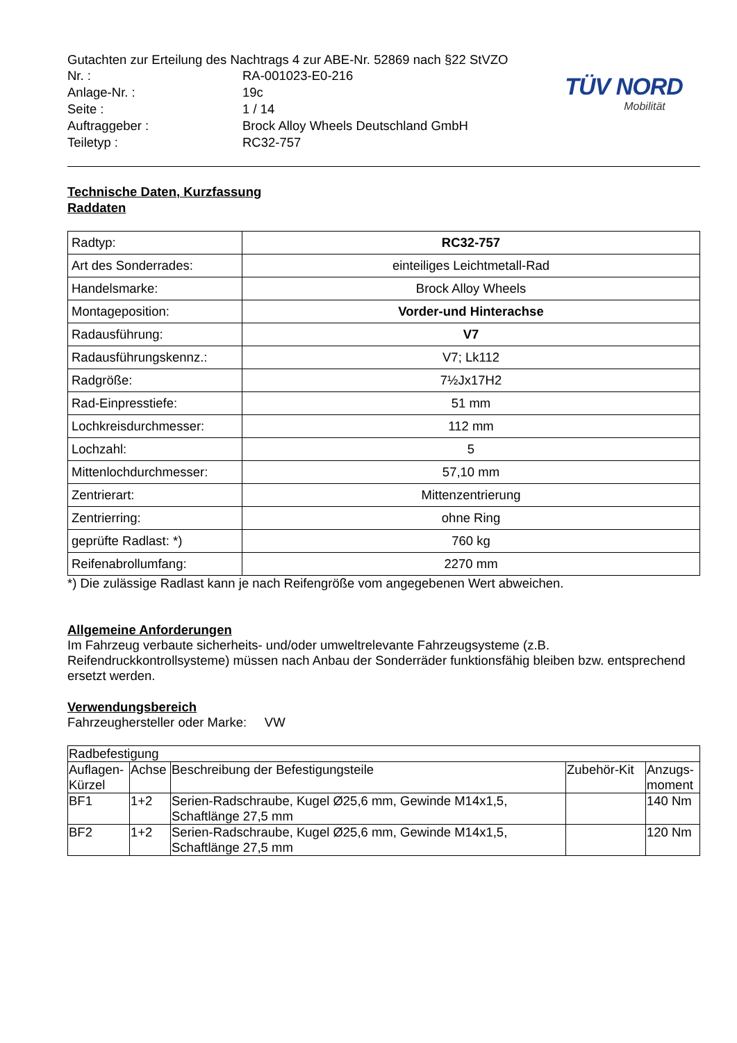Gutachten zur Erteilung des Nachtrags 4 zur ABE-Nr. 52869 nach §22 StVZO
| Nr. : | RA-001023-E0-216 |
| Anlage-Nr. : | 19c |
| Seite : | 1 / 14 |
| Auftraggeber : | Brock Alloy Wheels Deutschland GmbH |
| Teiletyp : | RC32-757 |
TÜV NORD
Mobilität
Technische Daten, Kurzfassung
Raddaten
| Radtyp: | RC32-757 |
| Art des Sonderrades: | einteiliges Leichtmetall-Rad |
| Handelsmarke: | Brock Alloy Wheels |
| Montageposition: | Vorder-und Hinterachse |
| Radausführung: | V7 |
| Radausführungskennz.: | V7; Lk112 |
| Radgröße: | 7½Jx17H2 |
| Rad-Einpresstiefe: | 51 mm |
| Lochkreisdurchmesser: | 112 mm |
| Lochzahl: | 5 |
| Mittenlochdurchmesser: | 57,10 mm |
| Zentrierart: | Mittenzentrierung |
| Zentrierring: | ohne Ring |
| geprüfte Radlast: *) | 760 kg |
| Reifenabrollumfang: | 2270 mm |
*) Die zulässige Radlast kann je nach Reifengröße vom angegebenen Wert abweichen.
Allgemeine Anforderungen
Im Fahrzeug verbaute sicherheits- und/oder umweltrelevante Fahrzeugsysteme (z.B. Reifendruckkontrollsysteme) müssen nach Anbau der Sonderräder funktionsfähig bleiben bzw. entsprechend ersetzt werden.
Verwendungsbereich
Fahrzeughersteller oder Marke: VW
| Radbefestigung | | | | |
| --- | --- | --- | --- | --- |
| Auflagen-Kürzel | Achse | Beschreibung der Befestigungsteile | Zubehör-Kit | Anzugs-moment |
| BF1 | 1+2 | Serien-Radschraube, Kugel Ø25,6 mm, Gewinde M14x1,5, Schaftlänge 27,5 mm | | 140 Nm |
| BF2 | 1+2 | Serien-Radschraube, Kugel Ø25,6 mm, Gewinde M14x1,5, Schaftlänge 27,5 mm | | 120 Nm |